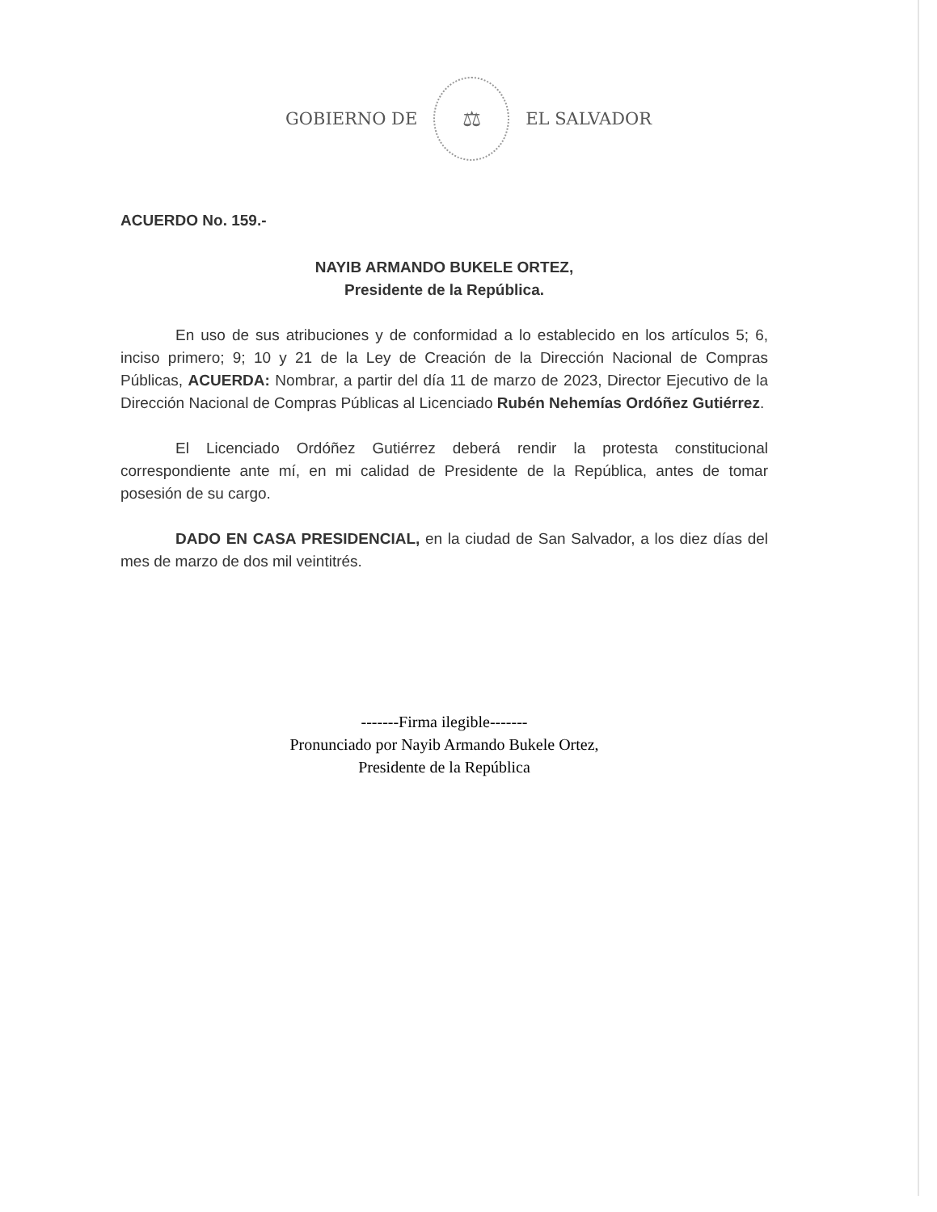GOBIERNO DE
⚖
EL SALVADOR
ACUERDO No. 159.-
NAYIB ARMANDO BUKELE ORTEZ,
Presidente de la República.
En uso de sus atribuciones y de conformidad a lo establecido en los artículos 5; 6, inciso primero; 9; 10 y 21 de la Ley de Creación de la Dirección Nacional de Compras Públicas, ACUERDA: Nombrar, a partir del día 11 de marzo de 2023, Director Ejecutivo de la Dirección Nacional de Compras Públicas al Licenciado Rubén Nehemías Ordóñez Gutiérrez.
El Licenciado Ordóñez Gutiérrez deberá rendir la protesta constitucional correspondiente ante mí, en mi calidad de Presidente de la República, antes de tomar posesión de su cargo.
DADO EN CASA PRESIDENCIAL, en la ciudad de San Salvador, a los diez días del mes de marzo de dos mil veintitrés.
-------Firma ilegible-------
Pronunciado por Nayib Armando Bukele Ortez,
Presidente de la República